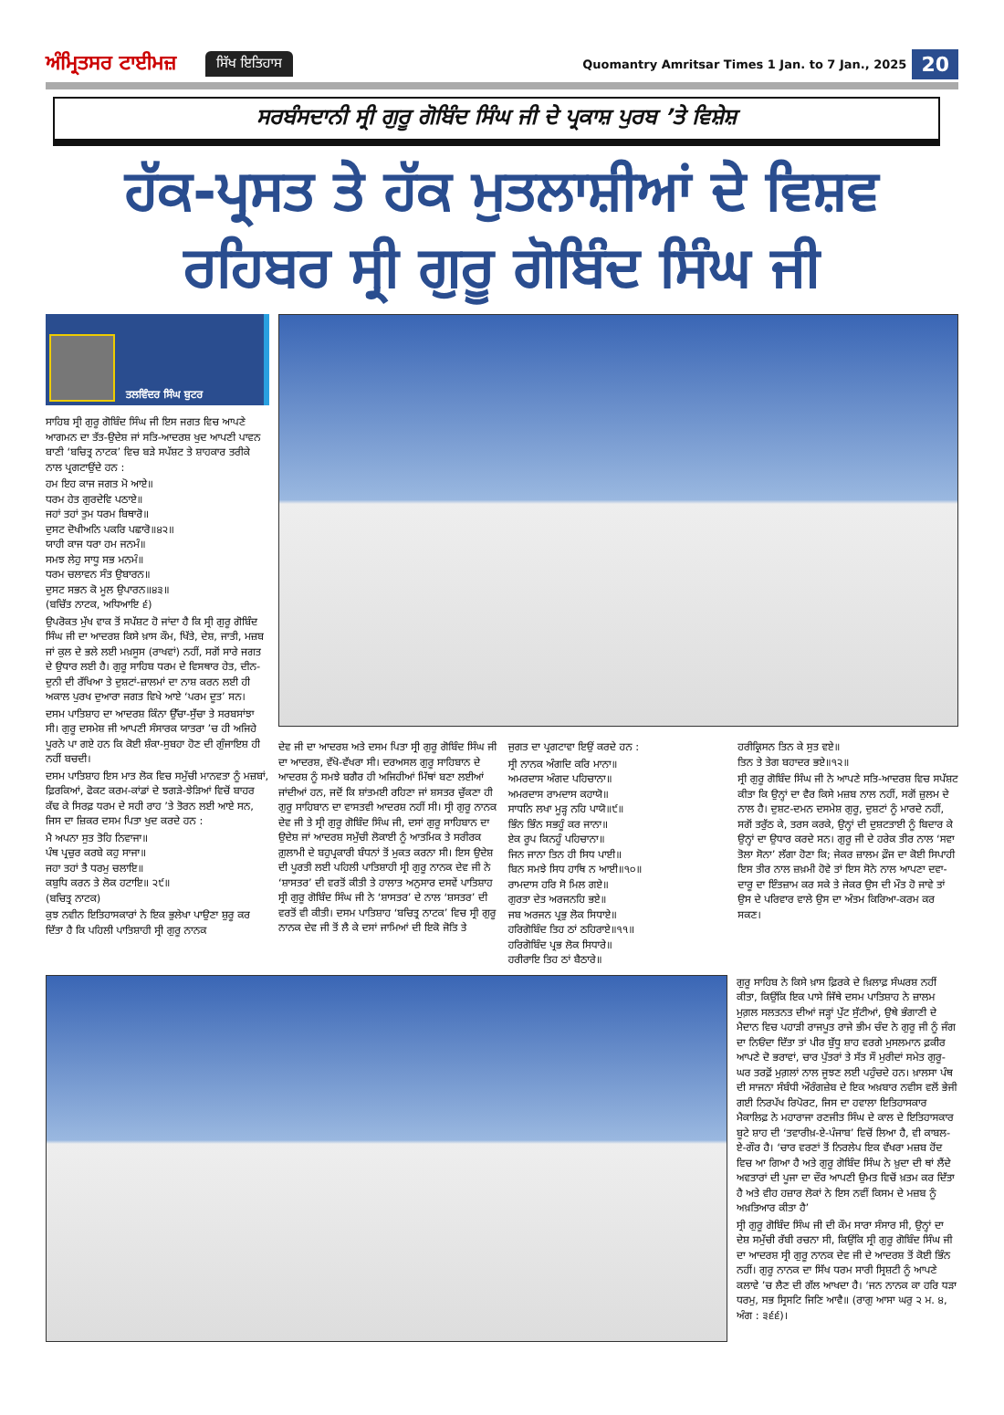ਅੰਮ੍ਰਿਤਸਰ ਟਾਈਮਜ਼
ਸਿੱਖ ਇਤਿਹਾਸ
Quomantry Amritsar Times 1 Jan. to 7 Jan., 2025
20
ਸਰਬੰਸਦਾਨੀ ਸ੍ਰੀ ਗੁਰੂ ਗੋਬਿੰਦ ਸਿੰਘ ਜੀ ਦੇ ਪ੍ਰਕਾਸ਼ ਪੁਰਬ ’ਤੇ ਵਿਸ਼ੇਸ਼
ਹੱਕ-ਪ੍ਰਸਤ ਤੇ ਹੱਕ ਮੁਤਲਾਸ਼ੀਆਂ ਦੇ ਵਿਸ਼ਵ
ਰਹਿਬਰ ਸ੍ਰੀ ਗੁਰੂ ਗੋਬਿੰਦ ਸਿੰਘ ਜੀ
ਤਲਵਿੰਦਰ ਸਿੰਘ ਬੁਟਰ
ਸਾਹਿਬ ਸ੍ਰੀ ਗੁਰੂ ਗੋਬਿੰਦ ਸਿੰਘ ਜੀ ਇਸ ਜਗਤ ਵਿਚ ਆਪਣੇ ਆਗਮਨ ਦਾ ਤੱਤ-ਉਦੇਸ਼ ਜਾਂ ਸਤਿ-ਆਦਰਸ਼ ਖੁਦ ਆਪਣੀ ਪਾਵਨ ਬਾਣੀ ‘ਬਚਿਤ੍ਰ ਨਾਟਕ’ ਵਿਚ ਬੜੇ ਸਪੱਸ਼ਟ ਤੇ ਸ਼ਾਹਕਾਰ ਤਰੀਕੇ ਨਾਲ ਪ੍ਰਗਟਾਉਂਦੇ ਹਨ :
ਹਮ ਇਹ ਕਾਜ ਜਗਤ ਮੋ ਆਏ॥
ਧਰਮ ਹੇਤ ਗੁਰਦੇਵਿ ਪਠਾਏ॥
ਜਹਾਂ ਤਹਾਂ ਤੁਮ ਧਰਮ ਬਿਥਾਰੋ॥
ਦੁਸਟ ਦੋਖੀਅਨਿ ਪਕਰਿ ਪਛਾਰੋ॥੪੨॥
ਯਾਹੀ ਕਾਜ ਧਰਾ ਹਮ ਜਨਮੰ॥
ਸਮਝ ਲੇਹੁ ਸਾਧੂ ਸਭ ਮਨਮੰ॥
ਧਰਮ ਚਲਾਵਨ ਸੰਤ ਉਬਾਰਨ॥
ਦੁਸਟ ਸਭਨ ਕੋ ਮੂਲ ਉਪਾਰਨ॥੪੩॥
(ਬਚਿੱਤ ਨਾਟਕ, ਅਧਿਆਇ ੬)
ਉਪਰੋਕਤ ਮੁੱਖ ਵਾਕ ਤੋਂ ਸਪੱਸ਼ਟ ਹੋ ਜਾਂਦਾ ਹੈ ਕਿ ਸ੍ਰੀ ਗੁਰੂ ਗੋਬਿੰਦ ਸਿੰਘ ਜੀ ਦਾ ਆਦਰਸ਼ ਕਿਸੇ ਖ਼ਾਸ ਕੌਮ, ਖਿੱਤੇ, ਦੇਸ਼, ਜਾਤੀ, ਮਜ਼ਬ ਜਾਂ ਕੁਲ ਦੇ ਭਲੇ ਲਈ ਮਖ਼ਸੂਸ (ਰਾਖਵਾਂ) ਨਹੀਂ, ਸਗੋਂ ਸਾਰੇ ਜਗਤ ਦੇ ਉਧਾਰ ਲਈ ਹੈ। ਗੁਰੂ ਸਾਹਿਬ ਧਰਮ ਦੇ ਵਿਸਥਾਰ ਹੇਤ, ਦੀਨ-ਦੁਨੀ ਦੀ ਰੱਖਿਆ ਤੇ ਦੁਸ਼ਟਾਂ-ਜ਼ਾਲਮਾਂ ਦਾ ਨਾਸ਼ ਕਰਨ ਲਈ ਹੀ ਅਕਾਲ ਪੁਰਖ ਦੁਆਰਾ ਜਗਤ ਵਿਖੇ ਆਏ ‘ਪਰਮ ਦੂਤ’ ਸਨ।
ਦਸਮ ਪਾਤਿਸ਼ਾਹ ਦਾ ਆਦਰਸ਼ ਕਿੰਨਾ ਉੱਚਾ-ਸੁੱਚਾ ਤੇ ਸਰਬਸਾਂਝਾ ਸੀ। ਗੁਰੂ ਦਸਮੇਸ਼ ਜੀ ਆਪਣੀ ਸੰਸਾਰਕ ਯਾਤਰਾ ’ਚ ਹੀ ਅਜਿਹੇ ਪੂਰਨੇ ਪਾ ਗਏ ਹਨ ਕਿ ਕੋਈ ਸ਼ੰਕਾ-ਸੁਬਹਾ ਹੋਣ ਦੀ ਗੁੰਜਾਇਸ਼ ਹੀ ਨਹੀਂ ਬਚਦੀ।
ਦਸਮ ਪਾਤਿਸ਼ਾਹ ਇਸ ਮਾਤ ਲੋਕ ਵਿਚ ਸਮੁੱਚੀ ਮਾਨਵਤਾ ਨੂੰ ਮਜ਼ਬਾਂ, ਫ਼ਿਰਕਿਆਂ, ਫੋਕਟ ਕਰਮ-ਕਾਂਡਾਂ ਦੇ ਝਗੜੇ-ਝੇੜਿਆਂ ਵਿਚੋਂ ਬਾਹਰ ਕੱਢ ਕੇ ਸਿਰਫ਼ ਧਰਮ ਦੇ ਸਹੀ ਰਾਹ ’ਤੇ ਤੋਰਨ ਲਈ ਆਏ ਸਨ, ਜਿਸ ਦਾ ਜ਼ਿਕਰ ਦਸਮ ਪਿਤਾ ਖੁਦ ਕਰਦੇ ਹਨ :
ਮੈ ਅਪਨਾ ਸੁਤ ਤੋਹਿ ਨਿਵਾਜਾ॥
ਪੰਥ ਪ੍ਰਚੁਰ ਕਰਬੇ ਕਹੁ ਸਾਜਾ॥
ਜਹਾ ਤਹਾਂ ਤੈ ਧਰਮੁ ਚਲਾਇ॥
ਕਬੁਧਿ ਕਰਨ ਤੇ ਲੋਕ ਹਟਾਇ॥ ੨੯॥
(ਬਚਿਤ੍ਰ ਨਾਟਕ)
ਕੁਝ ਨਵੀਨ ਇਤਿਹਾਸਕਾਰਾਂ ਨੇ ਇਕ ਭੁਲੇਖਾ ਪਾਉਣਾ ਸ਼ੁਰੂ ਕਰ ਦਿੱਤਾ ਹੈ ਕਿ ਪਹਿਲੀ ਪਾਤਿਸ਼ਾਹੀ ਸ੍ਰੀ ਗੁਰੂ ਨਾਨਕ
ਦੇਵ ਜੀ ਦਾ ਆਦਰਸ਼ ਅਤੇ ਦਸਮ ਪਿਤਾ ਸ੍ਰੀ ਗੁਰੂ ਗੋਬਿੰਦ ਸਿੰਘ ਜੀ ਦਾ ਆਦਰਸ਼, ਵੱਖੋ-ਵੱਖਰਾ ਸੀ। ਦਰਅਸਲ ਗੁਰੂ ਸਾਹਿਬਾਨ ਦੇ ਆਦਰਸ਼ ਨੂੰ ਸਮਝੇ ਬਗੈਰ ਹੀ ਅਜਿਹੀਆਂ ਮਿੱਥਾਂ ਬਣਾ ਲਈਆਂ ਜਾਂਦੀਆਂ ਹਨ, ਜਦੋਂ ਕਿ ਸ਼ਾਂਤਮਈ ਰਹਿਣਾ ਜਾਂ ਸ਼ਸਤਰ ਚੁੱਕਣਾ ਹੀ ਗੁਰੂ ਸਾਹਿਬਾਨ ਦਾ ਵਾਸਤਵੀ ਆਦਰਸ਼ ਨਹੀਂ ਸੀ। ਸ੍ਰੀ ਗੁਰੂ ਨਾਨਕ ਦੇਵ ਜੀ ਤੇ ਸ੍ਰੀ ਗੁਰੂ ਗੋਬਿੰਦ ਸਿੰਘ ਜੀ, ਦਸਾਂ ਗੁਰੂ ਸਾਹਿਬਾਨ ਦਾ ਉਦੇਸ਼ ਜਾਂ ਆਦਰਸ਼ ਸਮੁੱਚੀ ਲੋਕਾਈ ਨੂੰ ਆਤਮਿਕ ਤੇ ਸਰੀਰਕ ਗ਼ੁਲਾਮੀ ਦੇ ਬਹੁਪ੍ਰਕਾਰੀ ਬੰਧਨਾਂ ਤੋਂ ਮੁਕਤ ਕਰਨਾ ਸੀ। ਇਸ ਉਦੇਸ਼ ਦੀ ਪੂਰਤੀ ਲਈ ਪਹਿਲੀ ਪਾਤਿਸ਼ਾਹੀ ਸ੍ਰੀ ਗੁਰੂ ਨਾਨਕ ਦੇਵ ਜੀ ਨੇ ‘ਸ਼ਾਸਤਰ’ ਦੀ ਵਰਤੋਂ ਕੀਤੀ ਤੇ ਹਾਲਾਤ ਅਨੁਸਾਰ ਦਸਵੇਂ ਪਾਤਿਸ਼ਾਹ ਸ੍ਰੀ ਗੁਰੂ ਗੋਬਿੰਦ ਸਿੰਘ ਜੀ ਨੇ ‘ਸ਼ਾਸਤਰ’ ਦੇ ਨਾਲ ‘ਸ਼ਸਤਰ’ ਦੀ ਵਰਤੋਂ ਵੀ ਕੀਤੀ। ਦਸਮ ਪਾਤਿਸ਼ਾਹ ‘ਬਚਿਤ੍ਰ ਨਾਟਕ’ ਵਿਚ ਸ੍ਰੀ ਗੁਰੂ ਨਾਨਕ ਦੇਵ ਜੀ ਤੋਂ ਲੈ ਕੇ ਦਸਾਂ ਜਾਮਿਆਂ ਦੀ ਇਕੋ ਜੋਤਿ ਤੇ
ਜੁਗਤ ਦਾ ਪ੍ਰਗਟਾਵਾ ਇਉਂ ਕਰਦੇ ਹਨ :
ਸ੍ਰੀ ਨਾਨਕ ਅੰਗਦਿ ਕਰਿ ਮਾਨਾ॥
ਅਮਰਦਾਸ ਅੰਗਦ ਪਹਿਚਾਨਾ॥
ਅਮਰਦਾਸ ਰਾਮਦਾਸ ਕਹਾਯੋ॥
ਸਾਧਨਿ ਲਖਾ ਮੂੜ੍ਹ ਨਹਿ ਪਾਯੋ॥੯॥
ਭਿੰਨ ਭਿੰਨ ਸਭਹੂੰ ਕਰ ਜਾਨਾ॥
ਏਕ ਰੂਪ ਕਿਨਹੂੰ ਪਹਿਚਾਨਾ॥
ਜਿਨ ਜਾਨਾ ਤਿਨ ਹੀ ਸਿਧ ਪਾਈ॥
ਬਿਨ ਸਮਝੇ ਸਿਧ ਹਾਥਿ ਨ ਆਈ॥੧੦॥
ਰਾਮਦਾਸ ਹਰਿ ਸੋ ਮਿਲ ਗਏ॥
ਗੁਰਤਾ ਦੇਤ ਅਰਜਨਹਿ ਭਏ॥
ਜਬ ਅਰਜਨ ਪ੍ਰਭੁ ਲੋਕ ਸਿਧਾਏ॥
ਹਰਿਗੋਬਿੰਦ ਤਿਹ ਠਾਂ ਠਹਿਰਾਏ॥੧੧॥
ਹਰਿਗੋਬਿੰਦ ਪ੍ਰਭ ਲੋਕ ਸਿਧਾਰੇ॥
ਹਰੀਰਾਇ ਤਿਹ ਠਾਂ ਬੈਠਾਰੇ॥
ਹਰੀਕ੍ਰਿਸਨ ਤਿਨ ਕੇ ਸੁਤ ਵਏ॥
ਤਿਨ ਤੇ ਤੇਗ ਬਹਾਦਰ ਭਏ॥੧੨॥
ਸ੍ਰੀ ਗੁਰੂ ਗੋਬਿੰਦ ਸਿੰਘ ਜੀ ਨੇ ਆਪਣੇ ਸਤਿ-ਆਦਰਸ਼ ਵਿਚ ਸਪੱਸ਼ਟ ਕੀਤਾ ਕਿ ਉਨ੍ਹਾਂ ਦਾ ਵੈਰ ਕਿਸੇ ਮਜ਼ਬ ਨਾਲ ਨਹੀਂ, ਸਗੋਂ ਜ਼ੁਲਮ ਦੇ ਨਾਲ ਹੈ। ਦੁਸ਼ਟ-ਦਮਨ ਦਸਮੇਸ਼ ਗੁਰੂ, ਦੁਸ਼ਟਾਂ ਨੂੰ ਮਾਰਦੇ ਨਹੀਂ, ਸਗੋਂ ਤਰੁੱਠ ਕੇ, ਤਰਸ ਕਰਕੇ, ਉਨ੍ਹਾਂ ਦੀ ਦੁਸ਼ਟਤਾਈ ਨੂੰ ਬਿਦਾਰ ਕੇ ਉਨ੍ਹਾਂ ਦਾ ਉਧਾਰ ਕਰਦੇ ਸਨ। ਗੁਰੂ ਜੀ ਦੇ ਹਰੇਕ ਤੀਰ ਨਾਲ ‘ਸਵਾ ਤੋਲਾ ਸੋਨਾ’ ਲੱਗਾ ਹੋਣਾ ਕਿ; ਜੇਕਰ ਜ਼ਾਲਮ ਫ਼ੌਜ ਦਾ ਕੋਈ ਸਿਪਾਹੀ ਇਸ ਤੀਰ ਨਾਲ ਜ਼ਖ਼ਮੀ ਹੋਵੇ ਤਾਂ ਇਸ ਸੋਨੇ ਨਾਲ ਆਪਣਾ ਦਵਾ-ਦਾਰੂ ਦਾ ਇੰਤਜ਼ਾਮ ਕਰ ਸਕੇ ਤੇ ਜੇਕਰ ਉਸ ਦੀ ਮੌਤ ਹੋ ਜਾਵੇ ਤਾਂ ਉਸ ਦੇ ਪਰਿਵਾਰ ਵਾਲੇ ਉਸ ਦਾ ਅੰਤਮ ਕਿਰਿਆ-ਕਰਮ ਕਰ ਸਕਣ।
ਗੁਰੂ ਸਾਹਿਬ ਨੇ ਕਿਸੇ ਖ਼ਾਸ ਫ਼ਿਰਕੇ ਦੇ ਖ਼ਿਲਾਫ਼ ਸੰਘਰਸ਼ ਨਹੀਂ ਕੀਤਾ, ਕਿਉਂਕਿ ਇਕ ਪਾਸੇ ਜਿੱਥੇ ਦਸਮ ਪਾਤਿਸ਼ਾਹ ਨੇ ਜ਼ਾਲਮ ਮੁਗ਼ਲ ਸਲਤਨਤ ਦੀਆਂ ਜੜ੍ਹਾਂ ਪੁੱਟ ਸੁੱਟੀਆਂ, ਉਥੇ ਭੰਗਾਣੀ ਦੇ ਮੈਦਾਨ ਵਿਚ ਪਹਾੜੀ ਰਾਜਪੂਤ ਰਾਜੇ ਭੀਮ ਚੰਦ ਨੇ ਗੁਰੂ ਜੀ ਨੂੰ ਜੰਗ ਦਾ ਨਿਓਂਦਾ ਦਿੱਤਾ ਤਾਂ ਪੀਰ ਬੁੱਧੂ ਸ਼ਾਹ ਵਰਗੇ ਮੁਸਲਮਾਨ ਫ਼ਕੀਰ ਆਪਣੇ ਦੋ ਭਰਾਵਾਂ, ਚਾਰ ਪੁੱਤਰਾਂ ਤੇ ਸੱਤ ਸੌ ਮੁਰੀਦਾਂ ਸਮੇਤ ਗੁਰੂ-ਘਰ ਤਰਫ਼ੋਂ ਮੁਗ਼ਲਾਂ ਨਾਲ ਜੂਝਣ ਲਈ ਪਹੁੰਚਦੇ ਹਨ। ਖ਼ਾਲਸਾ ਪੰਥ ਦੀ ਸਾਜਨਾ ਸੰਬੰਧੀ ਔਰੰਗਜ਼ੇਬ ਦੇ ਇਕ ਅਖ਼ਬਾਰ ਨਵੀਸ ਵਲੋਂ ਭੇਜੀ ਗਈ ਨਿਰਪੱਖ ਰਿਪੋਰਟ, ਜਿਸ ਦਾ ਹਵਾਲਾ ਇਤਿਹਾਸਕਾਰ ਮੈਕਾਲਿਫ਼ ਨੇ ਮਹਾਰਾਜਾ ਰਣਜੀਤ ਸਿੰਘ ਦੇ ਕਾਲ ਦੇ ਇਤਿਹਾਸਕਾਰ ਬੂਟੇ ਸ਼ਾਹ ਦੀ ‘ਤਵਾਰੀਖ਼-ਏ-ਪੰਜਾਬ’ ਵਿਚੋਂ ਲਿਆ ਹੈ, ਵੀ ਕਾਬਲ-ਏ-ਗੌਰ ਹੈ। ‘ਚਾਰ ਵਰਣਾਂ ਤੋਂ ਨਿਰਲੇਪ ਇਕ ਵੱਖਰਾ ਮਜ਼ਬ ਹੋਂਦ ਵਿਚ ਆ ਗਿਆ ਹੈ ਅਤੇ ਗੁਰੂ ਗੋਬਿੰਦ ਸਿੰਘ ਨੇ ਖ਼ੁਦਾ ਦੀ ਥਾਂ ਲੈਂਦੇ ਅਵਤਾਰਾਂ ਦੀ ਪੂਜਾ ਦਾ ਦੌਰ ਆਪਣੀ ਉਮਤ ਵਿਚੋਂ ਖ਼ਤਮ ਕਰ ਦਿੱਤਾ ਹੈ ਅਤੇ ਵੀਹ ਹਜ਼ਾਰ ਲੋਕਾਂ ਨੇ ਇਸ ਨਵੀਂ ਕਿਸਮ ਦੇ ਮਜ਼ਬ ਨੂੰ ਅਖ਼ਤਿਆਰ ਕੀਤਾ ਹੈ’
ਸ੍ਰੀ ਗੁਰੂ ਗੋਬਿੰਦ ਸਿੰਘ ਜੀ ਦੀ ਕੌਮ ਸਾਰਾ ਸੰਸਾਰ ਸੀ, ਉਨ੍ਹਾਂ ਦਾ ਦੇਸ਼ ਸਮੁੱਚੀ ਰੱਬੀ ਰਚਨਾ ਸੀ, ਕਿਉਂਕਿ ਸ੍ਰੀ ਗੁਰੂ ਗੋਬਿੰਦ ਸਿੰਘ ਜੀ ਦਾ ਆਦਰਸ਼ ਸ੍ਰੀ ਗੁਰੂ ਨਾਨਕ ਦੇਵ ਜੀ ਦੇ ਆਦਰਸ਼ ਤੋਂ ਕੋਈ ਭਿੰਨ ਨਹੀਂ। ਗੁਰੂ ਨਾਨਕ ਦਾ ਸਿੱਖ ਧਰਮ ਸਾਰੀ ਸ੍ਰਿਸ਼ਟੀ ਨੂੰ ਆਪਣੇ ਕਲਾਵੇ ’ਚ ਲੈਣ ਦੀ ਗੱਲ ਆਖਦਾ ਹੈ। ‘ਜਨ ਨਾਨਕ ਕਾ ਹਰਿ ਧੜਾ ਧਰਮੁ, ਸਭ ਸ੍ਰਿਸਟਿ ਜਿਣਿ ਆਵੈ॥ (ਰਾਗੁ ਆਸਾ ਘਰੁ ੨ ਮ. ੪, ਅੰਗ : ੩੬੬)।